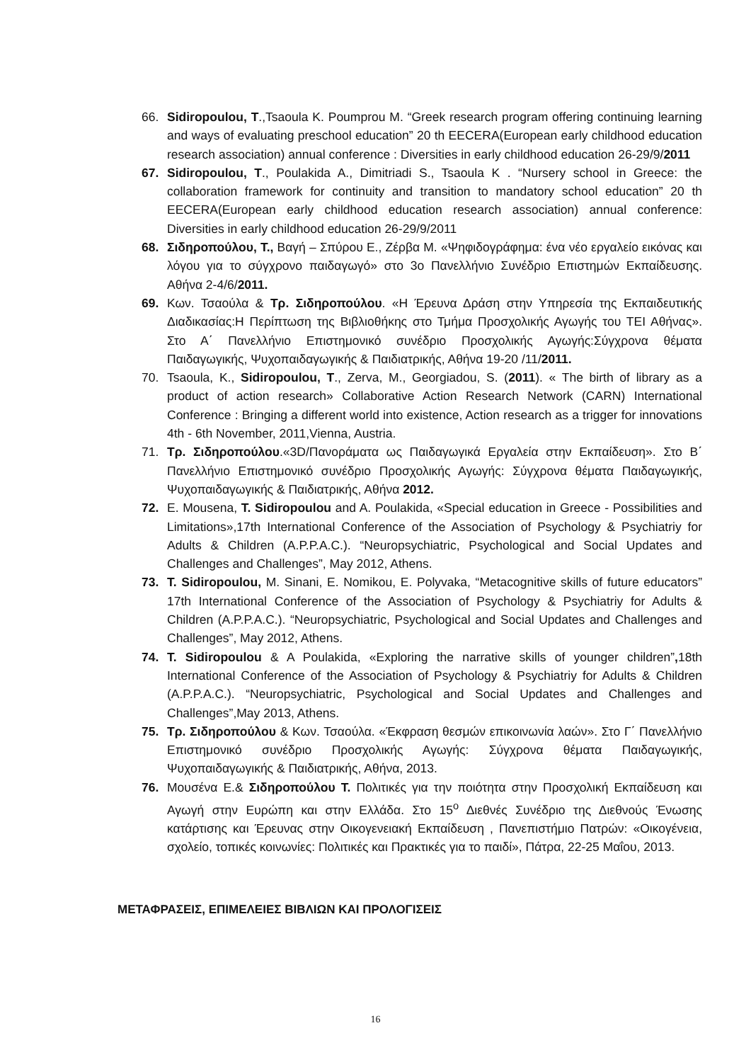66. Sidiropoulou, T.,Tsaoula K. Poumprou M. “Greek research program offering continuing learning and ways of evaluating preschool education” 20 th EECERA(European early childhood education research association) annual conference : Diversities in early childhood education 26-29/9/2011
67. Sidiropoulou, T., Poulakida A., Dimitriadi S., Tsaoula K . “Nursery school in Greece: the collaboration framework for continuity and transition to mandatory school education” 20 th EECERA(European early childhood education research association) annual conference: Diversities in early childhood education 26-29/9/2011
68. Σιδηροπούλου, Τ., Βαγή – Σπύρου Ε., Ζέρβα Μ. «Ψηφιδογράφημα: ένα νέο εργαλείο εικόνας και λόγου για το σύγχρονο παιδαγωγό» στο 3ο Πανελλήνιο Συνέδριο Επιστημών Εκπαίδευσης. Αθήνα 2-4/6/2011.
69. Κων. Τσαούλα & Τρ. Σιδηροπούλου. «Η Έρευνα Δράση στην Υπηρεσία της Εκπαιδευτικής Διαδικασίας:Η Περίπτωση της Βιβλιοθήκης στο Τμήμα Προσχολικής Αγωγής του ΤΕΙ Αθήνας». Στο Α΄ Πανελλήνιο Επιστημονικό συνέδριο Προσχολικής Αγωγής:Σύγχρονα θέματα Παιδαγωγικής, Ψυχοπαιδαγωγικής & Παιδιατρικής, Αθήνα 19-20 /11/2011.
70. Tsaoula, K., Sidiropoulou, T., Zerva, M., Georgiadou, S. (2011). « The birth of library as a product of action research» Collaborative Action Research Network (CARN) International Conference : Bringing a different world into existence, Action research as a trigger for innovations 4th - 6th November, 2011,Vienna, Austria.
71. Τρ. Σιδηροπούλου.«3D/Πανοράματα ως Παιδαγωγικά Εργαλεία στην Εκπαίδευση». Στο Β΄ Πανελλήνιο Επιστημονικό συνέδριο Προσχολικής Αγωγής: Σύγχρονα θέματα Παιδαγωγικής, Ψυχοπαιδαγωγικής & Παιδιατρικής, Αθήνα 2012.
72. E. Mousena, T. Sidiropoulou and A. Poulakida, «Special education in Greece - Possibilities and Limitations»,17th International Conference of the Association of Psychology & Psychiatriy for Adults & Children (A.P.P.A.C.). “Neuropsychiatric, Psychological and Social Updates and Challenges and Challenges”, May 2012, Athens.
73. T. Sidiropoulou, M. Sinani, E. Nomikou, E. Polyvaka, “Metacognitive skills of future educators” 17th International Conference of the Association of Psychology & Psychiatriy for Adults & Children (A.P.P.A.C.). “Neuropsychiatric, Psychological and Social Updates and Challenges and Challenges”, May 2012, Athens.
74. T. Sidiropoulou & A Poulakida, «Exploring the narrative skills of younger children”, 18th International Conference of the Association of Psychology & Psychiatriy for Adults & Children (A.P.P.A.C.). “Neuropsychiatric, Psychological and Social Updates and Challenges and Challenges”,May 2013, Athens.
75. Τρ. Σιδηροπούλου & Κων. Τσαούλα. «Έκφραση θεσμών επικοινωνία λαών». Στο Γ΄ Πανελλήνιο Επιστημονικό συνέδριο Προσχολικής Αγωγής: Σύγχρονα θέματα Παιδαγωγικής, Ψυχοπαιδαγωγικής & Παιδιατρικής, Αθήνα, 2013.
76. Μουσένα Ε.& Σιδηροπούλου Τ. Πολιτικές για την ποιότητα στην Προσχολική Εκπαίδευση και Αγωγή στην Ευρώπη και στην Ελλάδα. Στο 15<sup>ο</sup> Διεθνές Συνέδριο της Διεθνούς Ένωσης κατάρτισης και Έρευνας στην Οικογενειακή Εκπαίδευση , Πανεπιστήμιο Πατρών: «Οικογένεια, σχολείο, τοπικές κοινωνίες: Πολιτικές και Πρακτικές για το παιδί», Πάτρα, 22-25 Μαΐου, 2013.
ΜΕΤΑΦΡΑΣΕΙΣ, ΕΠΙΜΕΛΕΙΕΣ ΒΙΒΛΙΩΝ ΚΑΙ ΠΡΟΛΟΓΙΣΕΙΣ
16